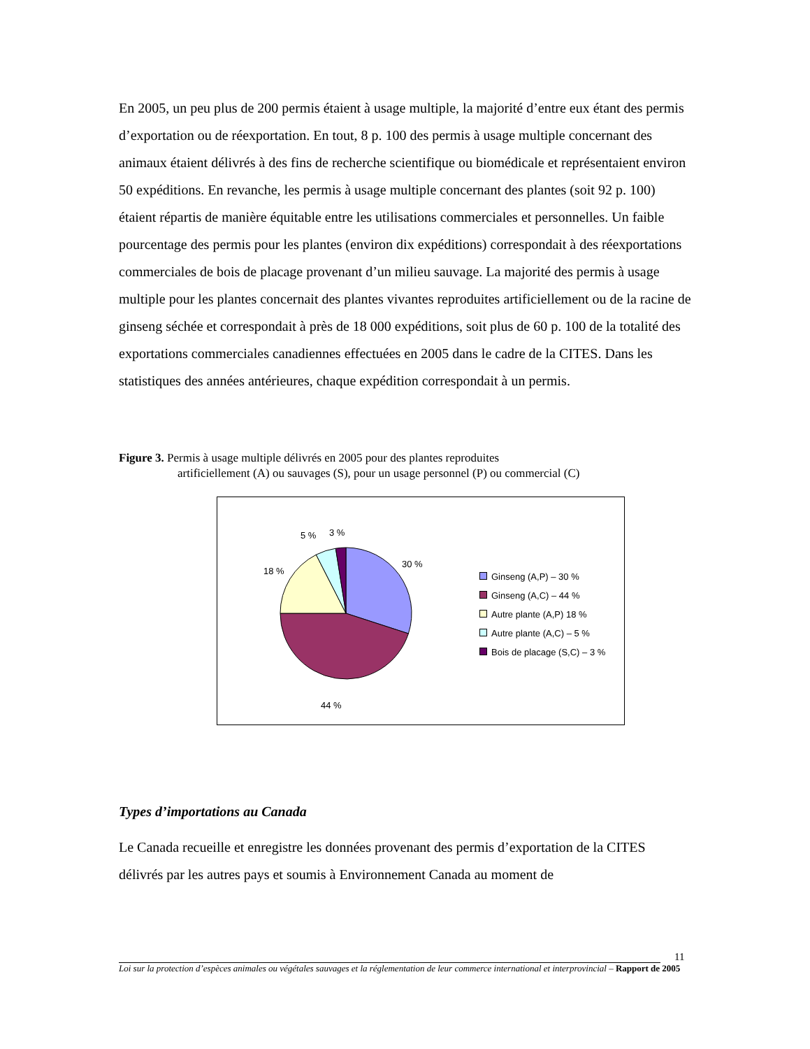En 2005, un peu plus de 200 permis étaient à usage multiple, la majorité d’entre eux étant des permis d’exportation ou de réexportation. En tout, 8 p. 100 des permis à usage multiple concernant des animaux étaient délivrés à des fins de recherche scientifique ou biomédicale et représentaient environ 50 expéditions. En revanche, les permis à usage multiple concernant des plantes (soit 92 p. 100) étaient répartis de manière équitable entre les utilisations commerciales et personnelles. Un faible pourcentage des permis pour les plantes (environ dix expéditions) correspondait à des réexportations commerciales de bois de placage provenant d’un milieu sauvage. La majorité des permis à usage multiple pour les plantes concernait des plantes vivantes reproduites artificiellement ou de la racine de ginseng séchée et correspondait à près de 18 000 expéditions, soit plus de 60 p. 100 de la totalité des exportations commerciales canadiennes effectuées en 2005 dans le cadre de la CITES. Dans les statistiques des années antérieures, chaque expédition correspondait à un permis.
Figure 3. Permis à usage multiple délivrés en 2005 pour des plantes reproduites
artificiellement (A) ou sauvages (S), pour un usage personnel (P) ou commercial (C)
5 % 3 %
30 %
18 %
44 %
Ginseng (A,P) – 30 %
Ginseng (A,C) – 44 %
Autre plante (A,P) 18 %
Autre plante (A,C) – 5 %
Bois de placage (S,C) – 3 %
Types d’importations au Canada
Le Canada recueille et enregistre les données provenant des permis d’exportation de la CITES délivrés par les autres pays et soumis à Environnement Canada au moment de
11
Loi sur la protection d’espèces animales ou végétales sauvages et la réglementation de leur commerce international et interprovincial – Rapport de 2005